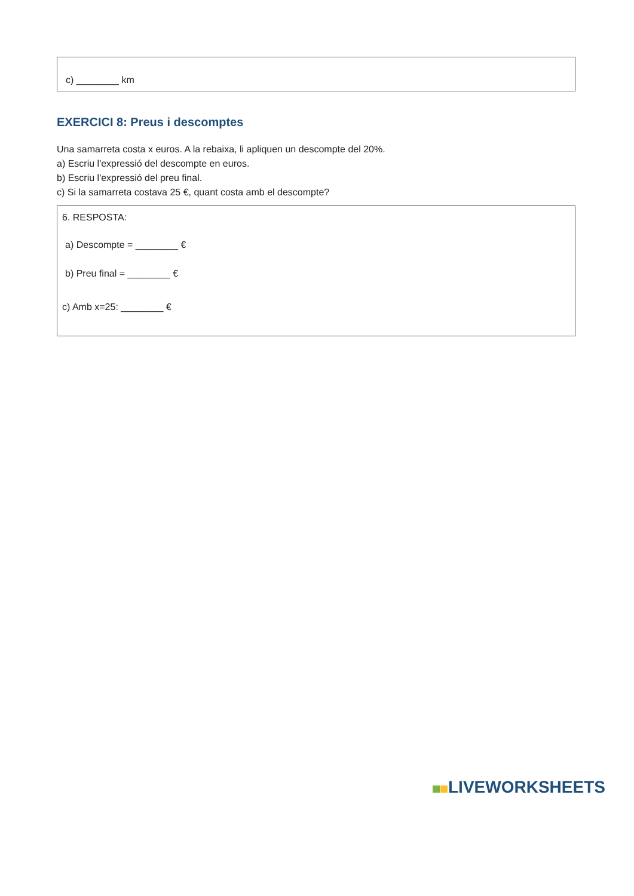c) ________ km
EXERCICI 8: Preus i descomptes
Una samarreta costa x euros. A la rebaixa, li apliquen un descompte del 20%.
a) Escriu l'expressió del descompte en euros.
b) Escriu l'expressió del preu final.
c) Si la samarreta costava 25 €, quant costa amb el descompte?
6. RESPOSTA:
a) Descompte = ________ €
b) Preu final = ________ €
c) Amb x=25: ________ €
LIVEWORKSHEETS